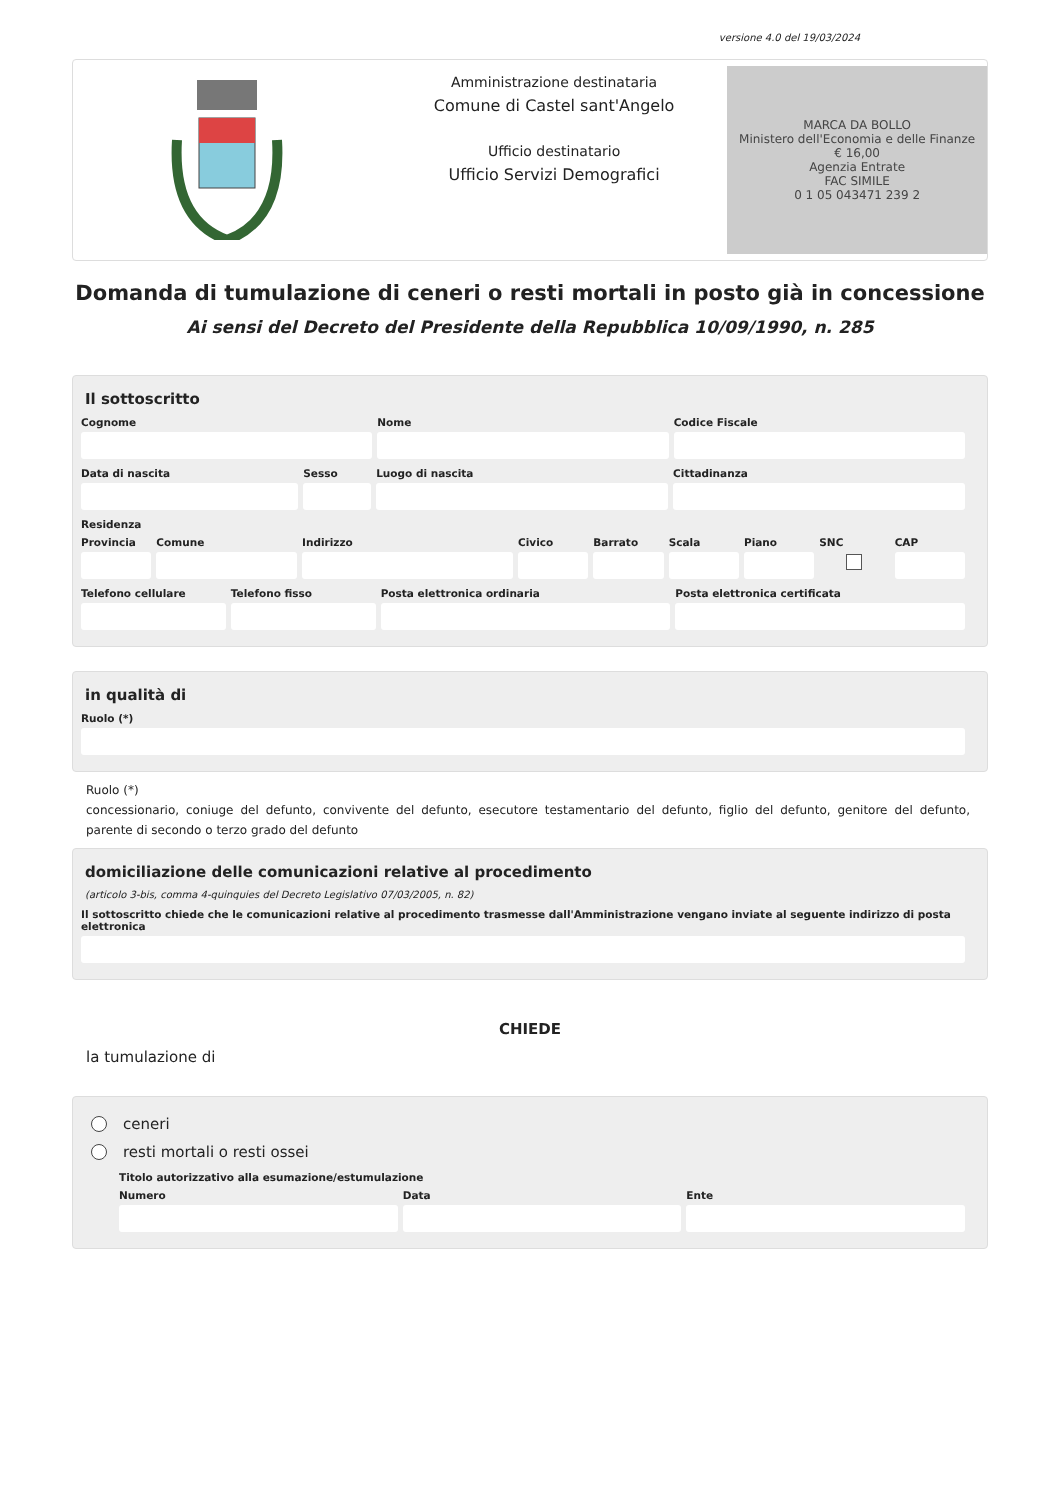versione 4.0 del 19/03/2024
Amministrazione destinataria
Comune di Castel sant'Angelo
Ufficio destinatario
Ufficio Servizi Demografici
MARCA DA BOLLO
Ministero dell'Economia e delle Finanze
€ 16,00
Agenzia Entrate
FAC SIMILE
0 1 05 043471 239 2
Domanda di tumulazione di ceneri o resti mortali in posto già in concessione
Ai sensi del Decreto del Presidente della Repubblica 10/09/1990, n. 285
Il sottoscritto
Cognome Nome Codice Fiscale
Data di nascita Sesso Luogo di nascita Cittadinanza
Residenza
Provincia Comune Indirizzo Civico Barrato Scala Piano SNC CAP
Telefono cellulare Telefono fisso Posta elettronica ordinaria Posta elettronica certificata
in qualità di
Ruolo (*)
Ruolo (*)
concessionario, coniuge del defunto, convivente del defunto, esecutore testamentario del defunto, figlio del defunto, genitore del defunto, parente di secondo o terzo grado del defunto
domiciliazione delle comunicazioni relative al procedimento
(articolo 3-bis, comma 4-quinquies del Decreto Legislativo 07/03/2005, n. 82)
Il sottoscritto chiede che le comunicazioni relative al procedimento trasmesse dall'Amministrazione vengano inviate al seguente indirizzo di posta elettronica
CHIEDE
la tumulazione di
ceneri
resti mortali o resti ossei
Titolo autorizzativo alla esumazione/estumulazione
Numero Data Ente